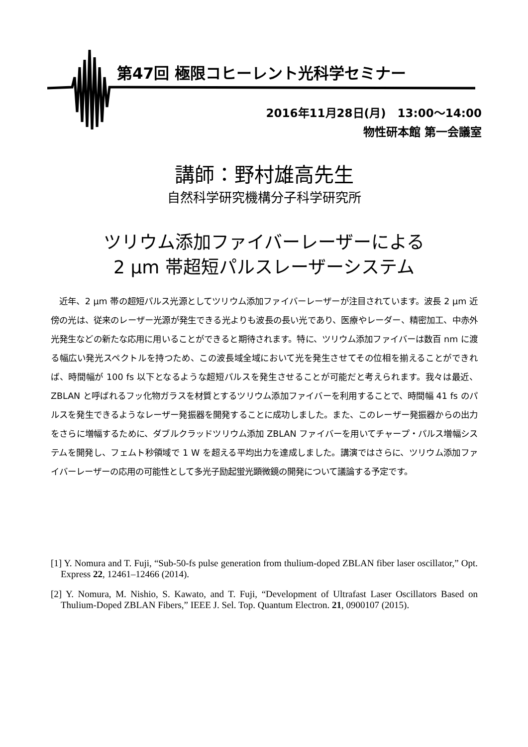第47回 極限コヒーレント光科学セミナー
2016年11月28日(月)　13:00～14:00
物性研本館 第一会議室
講師：野村雄高先生
自然科学研究機構分子科学研究所
ツリウム添加ファイバーレーザーによる
2 μm 帯超短パルスレーザーシステム
　近年、2 μm 帯の超短パルス光源としてツリウム添加ファイバーレーザーが注目されています。波長 2 μm 近傍の光は、従来のレーザー光源が発生できる光よりも波長の長い光であり、医療やレーダー、精密加工、中赤外光発生などの新たな応用に用いることができると期待されます。特に、ツリウム添加ファイバーは数百 nm に渡る幅広い発光スペクトルを持つため、この波長域全域において光を発生させてその位相を揃えることができれば、時間幅が 100 fs 以下となるような超短パルスを発生させることが可能だと考えられます。我々は最近、ZBLAN と呼ばれるフッ化物ガラスを材質とするツリウム添加ファイバーを利用することで、時間幅 41 fs のパルスを発生できるようなレーザー発振器を開発することに成功しました。また、このレーザー発振器からの出力をさらに増幅するために、ダブルクラッドツリウム添加 ZBLAN ファイバーを用いてチャープ・パルス増幅システムを開発し、フェムト秒領域で 1 W を超える平均出力を達成しました。講演ではさらに、ツリウム添加ファイバーレーザーの応用の可能性として多光子励起蛍光顕微鏡の開発について議論する予定です。
[1] Y. Nomura and T. Fuji, “Sub-50-fs pulse generation from thulium-doped ZBLAN fiber laser oscillator,” Opt. Express 22, 12461–12466 (2014).
[2] Y. Nomura, M. Nishio, S. Kawato, and T. Fuji, “Development of Ultrafast Laser Oscillators Based on Thulium-Doped ZBLAN Fibers,” IEEE J. Sel. Top. Quantum Electron. 21, 0900107 (2015).